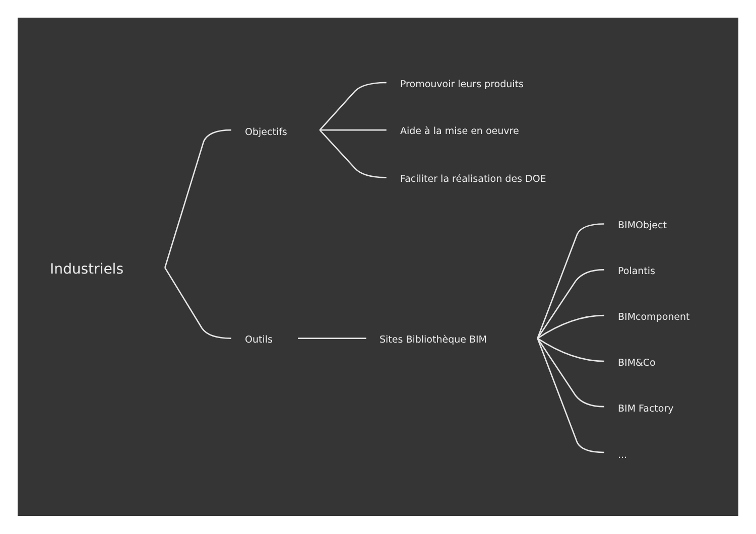Industriels
Objectifs
Promouvoir leurs produits
Aide à la mise en oeuvre
Faciliter la réalisation des DOE
Outils
Sites Bibliothèque BIM
BIMObject
Polantis
BIMcomponent
BIM&Co
BIM Factory
...